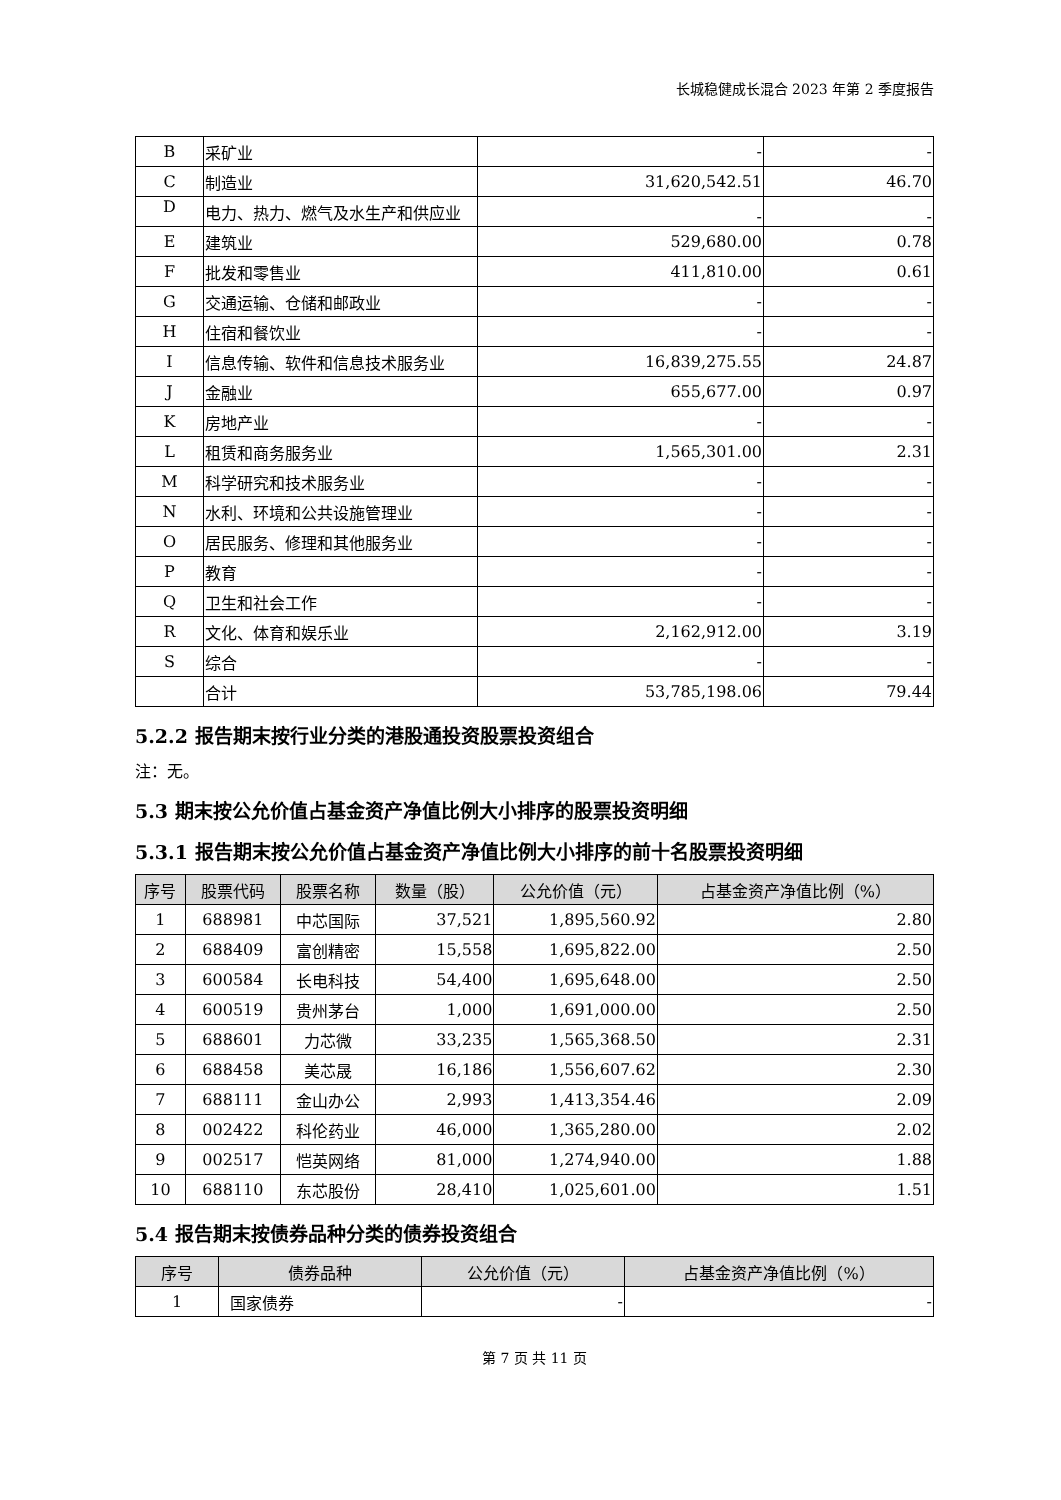长城稳健成长混合 2023 年第 2 季度报告
| B | 采矿业 | - | - |
| C | 制造业 | 31,620,542.51 | 46.70 |
| D | 电力、热力、燃气及水生产和供应业 | - | - |
| E | 建筑业 | 529,680.00 | 0.78 |
| F | 批发和零售业 | 411,810.00 | 0.61 |
| G | 交通运输、仓储和邮政业 | - | - |
| H | 住宿和餐饮业 | - | - |
| I | 信息传输、软件和信息技术服务业 | 16,839,275.55 | 24.87 |
| J | 金融业 | 655,677.00 | 0.97 |
| K | 房地产业 | - | - |
| L | 租赁和商务服务业 | 1,565,301.00 | 2.31 |
| M | 科学研究和技术服务业 | - | - |
| N | 水利、环境和公共设施管理业 | - | - |
| O | 居民服务、修理和其他服务业 | - | - |
| P | 教育 | - | - |
| Q | 卫生和社会工作 | - | - |
| R | 文化、体育和娱乐业 | 2,162,912.00 | 3.19 |
| S | 综合 | - | - |
| | 合计 | 53,785,198.06 | 79.44 |
5.2.2 报告期末按行业分类的港股通投资股票投资组合
注：无。
5.3 期末按公允价值占基金资产净值比例大小排序的股票投资明细
5.3.1 报告期末按公允价值占基金资产净值比例大小排序的前十名股票投资明细
| 序号 | 股票代码 | 股票名称 | 数量（股） | 公允价值（元） | 占基金资产净值比例（%） |
| --- | --- | --- | --- | --- | --- |
| 1 | 688981 | 中芯国际 | 37,521 | 1,895,560.92 | 2.80 |
| 2 | 688409 | 富创精密 | 15,558 | 1,695,822.00 | 2.50 |
| 3 | 600584 | 长电科技 | 54,400 | 1,695,648.00 | 2.50 |
| 4 | 600519 | 贵州茅台 | 1,000 | 1,691,000.00 | 2.50 |
| 5 | 688601 | 力芯微 | 33,235 | 1,565,368.50 | 2.31 |
| 6 | 688458 | 美芯晟 | 16,186 | 1,556,607.62 | 2.30 |
| 7 | 688111 | 金山办公 | 2,993 | 1,413,354.46 | 2.09 |
| 8 | 002422 | 科伦药业 | 46,000 | 1,365,280.00 | 2.02 |
| 9 | 002517 | 恺英网络 | 81,000 | 1,274,940.00 | 1.88 |
| 10 | 688110 | 东芯股份 | 28,410 | 1,025,601.00 | 1.51 |
5.4 报告期末按债券品种分类的债券投资组合
| 序号 | 债券品种 | 公允价值（元） | 占基金资产净值比例（%） |
| --- | --- | --- | --- |
| 1 | 国家债券 | - | - |
第 7 页 共 11 页